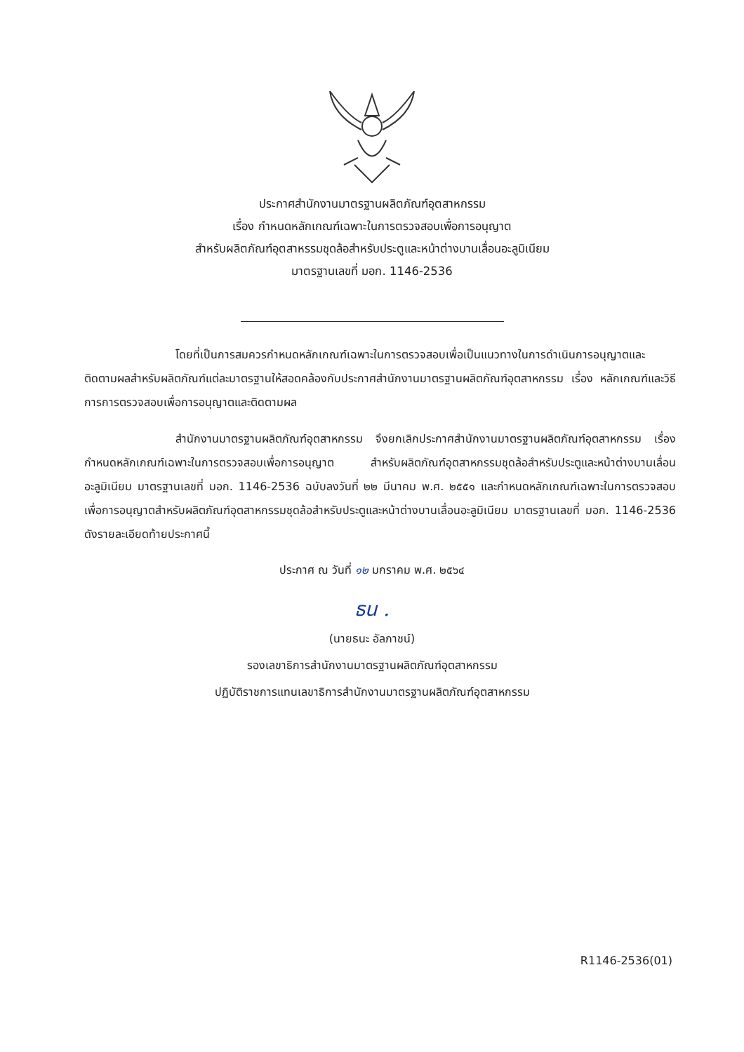ประกาศสำนักงานมาตรฐานผลิตภัณฑ์อุตสาหกรรม
เรื่อง กำหนดหลักเกณฑ์เฉพาะในการตรวจสอบเพื่อการอนุญาต
สำหรับผลิตภัณฑ์อุตสาหรรมชุดล้อสำหรับประตูและหน้าต่างบานเลื่อนอะลูมิเนียม
มาตรฐานเลขที่ มอก. 1146-2536
โดยที่เป็นการสมควรกำหนดหลักเกณฑ์เฉพาะในการตรวจสอบเพื่อเป็นแนวทางในการดำเนินการอนุญาตและติดตามผลสำหรับผลิตภัณฑ์แต่ละมาตรฐานให้สอดคล้องกับประกาศสำนักงานมาตรฐานผลิตภัณฑ์อุตสาหกรรม เรื่อง หลักเกณฑ์และวิธีการการตรวจสอบเพื่อการอนุญาตและติดตามผล
สำนักงานมาตรฐานผลิตภัณฑ์อุตสาหกรรม จึงยกเลิกประกาศสำนักงานมาตรฐานผลิตภัณฑ์อุตสาหกรรม เรื่อง กำหนดหลักเกณฑ์เฉพาะในการตรวจสอบเพื่อการอนุญาต สำหรับผลิตภัณฑ์อุตสาหกรรมชุดล้อสำหรับประตูและหน้าต่างบานเลื่อนอะลูมิเนียม มาตรฐานเลขที่ มอก. 1146-2536 ฉบับลงวันที่ ๒๒ มีนาคม พ.ศ. ๒๕๕๑ และกำหนดหลักเกณฑ์เฉพาะในการตรวจสอบเพื่อการอนุญาตสำหรับผลิตภัณฑ์อุตสาหกรรมชุดล้อสำหรับประตูและหน้าต่างบานเลื่อนอะลูมิเนียม มาตรฐานเลขที่ มอก. 1146-2536 ดังรายละเอียดท้ายประกาศนี้
ประกาศ ณ วันที่ ๑๒ มกราคม พ.ศ. ๒๕๖๔
ธน .
(นายธนะ อัลภาชน์)
รองเลขาธิการสำนักงานมาตรฐานผลิตภัณฑ์อุตสาหกรรม
ปฏิบัติราชการแทนเลขาธิการสำนักงานมาตรฐานผลิตภัณฑ์อุตสาหกรรม
R1146-2536(01)